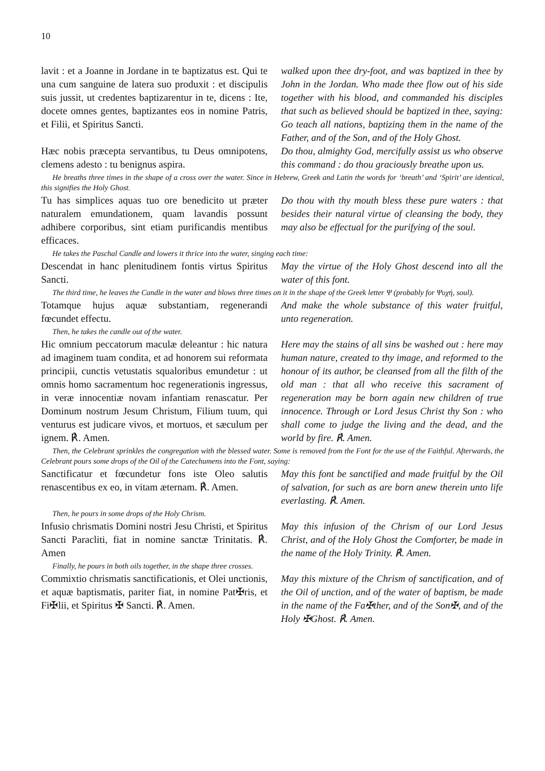10
lavit : et a Joanne in Jordane in te baptizatus est. Qui te una cum sanguine de latera suo produxit : et discipulis suis jussit, ut credentes baptizarentur in te, dicens : Ite, docete omnes gentes, baptizantes eos in nomine Patris, et Filii, et Spiritus Sancti.
walked upon thee dry-foot, and was baptized in thee by John in the Jordan. Who made thee flow out of his side together with his blood, and commanded his disciples that such as believed should be baptized in thee, saying: Go teach all nations, baptizing them in the name of the Father, and of the Son, and of the Holy Ghost.
Hæc nobis præcepta servantibus, tu Deus omnipotens, clemens adesto : tu benignus aspira.
Do thou, almighty God, mercifully assist us who observe this command : do thou graciously breathe upon us.
He breaths three times in the shape of a cross over the water. Since in Hebrew, Greek and Latin the words for ‘breath’ and ‘Spirit’ are identical, this signifies the Holy Ghost.
Tu has simplices aquas tuo ore benedicito ut præter naturalem emundationem, quam lavandis possunt adhibere corporibus, sint etiam purificandis mentibus efficaces.
Do thou with thy mouth bless these pure waters : that besides their natural virtue of cleansing the body, they may also be effectual for the purifying of the soul.
He takes the Paschal Candle and lowers it thrice into the water, singing each time:
Descendat in hanc plenitudinem fontis virtus Spiritus Sancti.
May the virtue of the Holy Ghost descend into all the water of this font.
The third time, he leaves the Candle in the water and blows three times on it in the shape of the Greek letter Ψ (probably for Ψυχή, soul).
Totamque hujus aquæ substantiam, regenerandi fœcundet effectu.
And make the whole substance of this water fruitful, unto regeneration.
Then, he takes the candle out of the water.
Hic omnium peccatorum maculæ deleantur : hic natura ad imaginem tuam condita, et ad honorem sui reformata principii, cunctis vetustatis squaloribus emundetur : ut omnis homo sacramentum hoc regenerationis ingressus, in veræ innocentiæ novam infantiam renascatur. Per Dominum nostrum Jesum Christum, Filium tuum, qui venturus est judicare vivos, et mortuos, et sæculum per ignem. ℟. Amen.
Here may the stains of all sins be washed out : here may human nature, created to thy image, and reformed to the honour of its author, be cleansed from all the filth of the old man : that all who receive this sacrament of regeneration may be born again new children of true innocence. Through or Lord Jesus Christ thy Son : who shall come to judge the living and the dead, and the world by fire. ℟. Amen.
Then, the Celebrant sprinkles the congregation with the blessed water. Some is removed from the Font for the use of the Faithful. Afterwards, the Celebrant pours some drops of the Oil of the Catechumens into the Font, saying:
Sanctificatur et fœcundetur fons iste Oleo salutis renascentibus ex eo, in vitam æternam. ℟. Amen.
May this font be sanctified and made fruitful by the Oil of salvation, for such as are born anew therein unto life everlasting. ℟. Amen.
Then, he pours in some drops of the Holy Chrism.
Infusio chrismatis Domini nostri Jesu Christi, et Spiritus Sancti Paracliti, fiat in nomine sanctæ Trinitatis. ℟. Amen
May this infusion of the Chrism of our Lord Jesus Christ, and of the Holy Ghost the Comforter, be made in the name of the Holy Trinity. ℟. Amen.
Finally, he pours in both oils together, in the shape three crosses.
Commixtio chrismatis sanctificationis, et Olei unctionis, et aquæ baptismatis, pariter fiat, in nomine Pat✠ris, et Fi✠lii, et Spiritus ✠ Sancti. ℟. Amen.
May this mixture of the Chrism of sanctification, and of the Oil of unction, and of the water of baptism, be made in the name of the Fa✠ther, and of the Son✠, and of the Holy ✠Ghost. ℟. Amen.